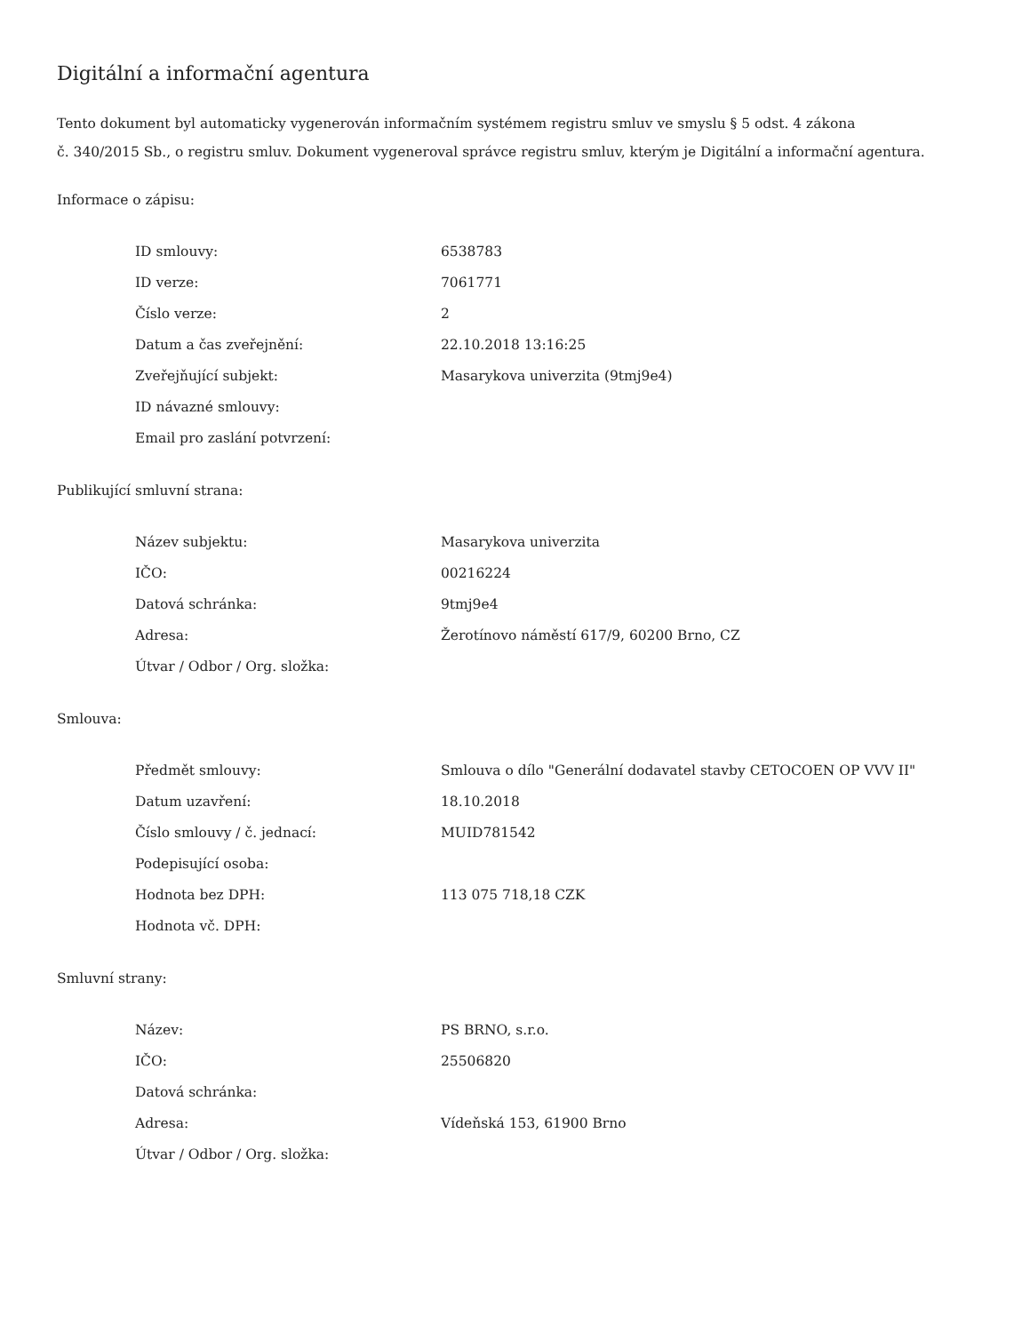Digitální a informační agentura
Tento dokument byl automaticky vygenerován informačním systémem registru smluv ve smyslu § 5 odst. 4 zákona
č. 340/2015 Sb., o registru smluv. Dokument vygeneroval správce registru smluv, kterým je Digitální a informační agentura.
Informace o zápisu:
| ID smlouvy: | 6538783 |
| ID verze: | 7061771 |
| Číslo verze: | 2 |
| Datum a čas zveřejnění: | 22.10.2018 13:16:25 |
| Zveřejňující subjekt: | Masarykova univerzita (9tmj9e4) |
| ID návazné smlouvy: | |
| Email pro zaslání potvrzení: | |
Publikující smluvní strana:
| Název subjektu: | Masarykova univerzita |
| IČO: | 00216224 |
| Datová schránka: | 9tmj9e4 |
| Adresa: | Žerotínovo náměstí 617/9, 60200 Brno, CZ |
| Útvar / Odbor / Org. složka: | |
Smlouva:
| Předmět smlouvy: | Smlouva o dílo "Generální dodavatel stavby CETOCOEN OP VVV II" |
| Datum uzavření: | 18.10.2018 |
| Číslo smlouvy / č. jednací: | MUID781542 |
| Podepisující osoba: | |
| Hodnota bez DPH: | 113 075 718,18 CZK |
| Hodnota vč. DPH: | |
Smluvní strany:
| Název: | PS BRNO, s.r.o. |
| IČO: | 25506820 |
| Datová schránka: | |
| Adresa: | Vídeňská 153, 61900 Brno |
| Útvar / Odbor / Org. složka: | |